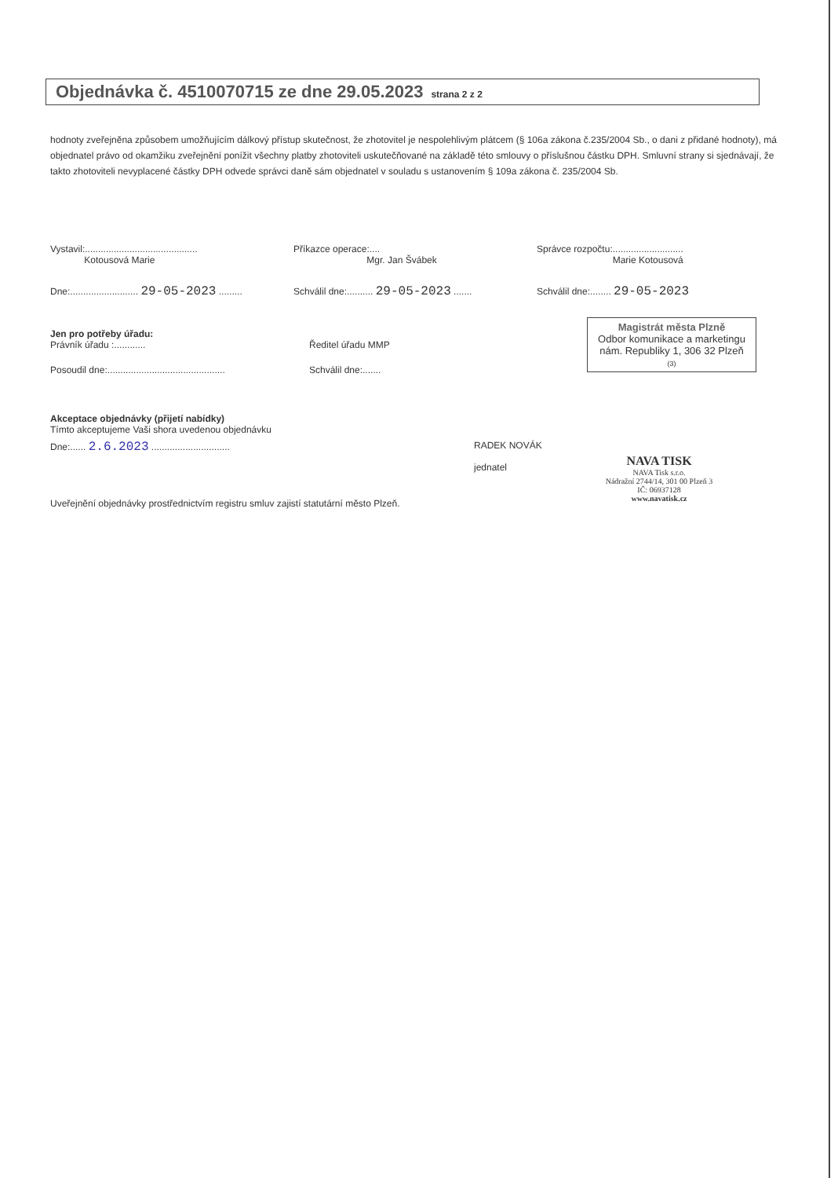Objednávka č. 4510070715 ze dne 29.05.2023 strana 2 z 2
hodnoty zveřejněna způsobem umožňujícím dálkový přístup skutečnost, že zhotovitel je nespolehlivým plátcem (§ 106a zákona č.235/2004 Sb., o dani z přidané hodnoty), má objednatel právo od okamžiku zveřejnění ponížit všechny platby zhotoviteli uskutečňované na základě této smlouvy o příslušnou částku DPH. Smluvní strany si sjednávají, že takto zhotoviteli nevyplacené částky DPH odvede správci daně sám objednatel v souladu s ustanovením § 109a zákona č. 235/2004 Sb.
Vystavil:...........................................
Kotousová Marie
Příkazce operace:....
Mgr. Jan Švábek
Správce rozpočtu:...........................
Marie Kotousová
Dne:.......................... 29-05-2023 .........
Schválil dne:.......... 29-05-2023 ....... Schválil dne:........ 29-05-2023
Jen pro potřeby úřadu:
Právník úřadu :............
Ředitel úřadu MMP
Magistrát města Plzně
Odbor komunikace a marketingu
nám. Republiky 1, 306 32 Plzeň
(3)
Posoudil dne:.............................................
Schválil dne:.......
Akceptace objednávky (přijetí nabídky)
Tímto akceptujeme Vaši shora uvedenou objednávku
Dne:...... 2.6.2023 .............................. RADEK NOVÁK
jednatel
NAVA TISK
NAVA Tisk s.r.o.
Nádražní 2744/14, 301 00 Plzeň 3
IČ: 06937128
www.navatisk.cz
Uveřejnění objednávky prostřednictvím registru smluv zajistí statutární město Plzeň.